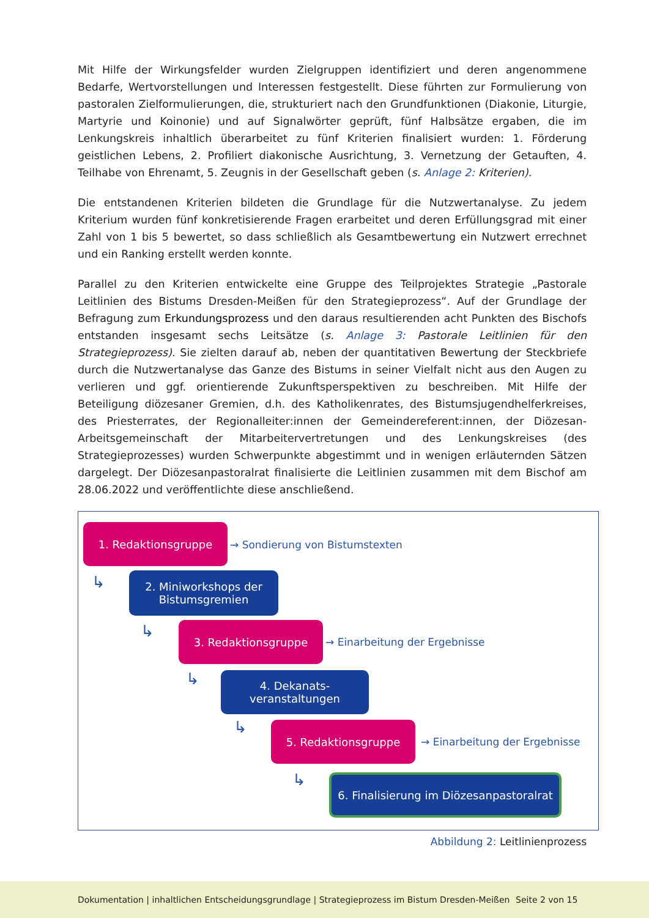Mit Hilfe der Wirkungsfelder wurden Zielgruppen identifiziert und deren angenommene Bedarfe, Wertvorstellungen und Interessen festgestellt. Diese führten zur Formulierung von pastoralen Zielformulierungen, die, strukturiert nach den Grundfunktionen (Diakonie, Liturgie, Martyrie und Koinonie) und auf Signalwörter geprüft, fünf Halbsätze ergaben, die im Lenkungskreis inhaltlich überarbeitet zu fünf Kriterien finalisiert wurden: 1. Förderung geistlichen Lebens, 2. Profiliert diakonische Ausrichtung, 3. Vernetzung der Getauften, 4. Teilhabe von Ehrenamt, 5. Zeugnis in der Gesellschaft geben (s. Anlage 2: Kriterien).
Die entstandenen Kriterien bildeten die Grundlage für die Nutzwertanalyse. Zu jedem Kriterium wurden fünf konkretisierende Fragen erarbeitet und deren Erfüllungsgrad mit einer Zahl von 1 bis 5 bewertet, so dass schließlich als Gesamtbewertung ein Nutzwert errechnet und ein Ranking erstellt werden konnte.
Parallel zu den Kriterien entwickelte eine Gruppe des Teilprojektes Strategie „Pastorale Leitlinien des Bistums Dresden-Meißen für den Strategieprozess“. Auf der Grundlage der Befragung zum Erkundungsprozess und den daraus resultierenden acht Punkten des Bischofs entstanden insgesamt sechs Leitsätze (s. Anlage 3: Pastorale Leitlinien für den Strategieprozess). Sie zielten darauf ab, neben der quantitativen Bewertung der Steckbriefe durch die Nutzwertanalyse das Ganze des Bistums in seiner Vielfalt nicht aus den Augen zu verlieren und ggf. orientierende Zukunftsperspektiven zu beschreiben. Mit Hilfe der Beteiligung diözesaner Gremien, d.h. des Katholikenrates, des Bistumsjugendhelferkreises, des Priesterrates, der Regionalleiter:innen der Gemeindereferent:innen, der Diözesan-Arbeitsgemeinschaft der Mitarbeitervertretungen und des Lenkungskreises (des Strategieprozesses) wurden Schwerpunkte abgestimmt und in wenigen erläuternden Sätzen dargelegt. Der Diözesanpastoralrat finalisierte die Leitlinien zusammen mit dem Bischof am 28.06.2022 und veröffentlichte diese anschließend.
1. Redaktionsgruppe
→ Sondierung von Bistumstexten
↳
2. Miniworkshops der Bistumsgremien
↳ 3. Redaktionsgruppe
→ Einarbeitung der Ergebnisse
↳
4. Dekanats-
veranstaltungen
↳ 5. Redaktionsgruppe
→ Einarbeitung der Ergebnisse
↳
6. Finalisierung im Diözesanpastoralrat
Abbildung 2: Leitlinienprozess
Dokumentation | inhaltlichen Entscheidungsgrundlage | Strategieprozess im Bistum Dresden-Meißen Seite 2 von 15